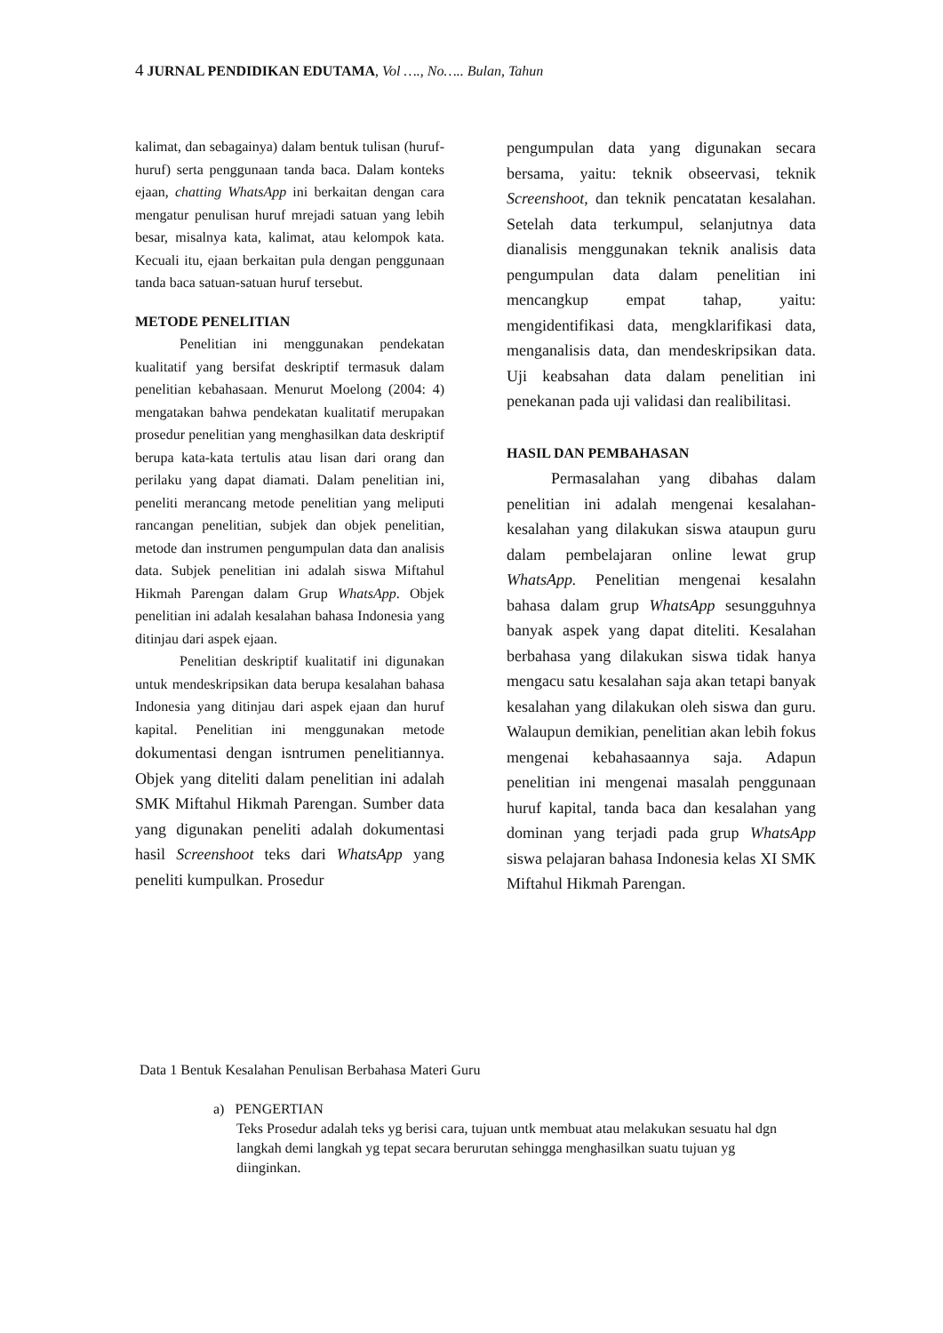4 JURNAL PENDIDIKAN EDUTAMA, Vol …., No….. Bulan, Tahun
kalimat, dan sebagainya) dalam bentuk tulisan (huruf-huruf) serta penggunaan tanda baca. Dalam konteks ejaan, chatting WhatsApp ini berkaitan dengan cara mengatur penulisan huruf mrejadi satuan yang lebih besar, misalnya kata, kalimat, atau kelompok kata. Kecuali itu, ejaan berkaitan pula dengan penggunaan tanda baca satuan-satuan huruf tersebut.
METODE PENELITIAN
Penelitian ini menggunakan pendekatan kualitatif yang bersifat deskriptif termasuk dalam penelitian kebahasaan. Menurut Moelong (2004: 4) mengatakan bahwa pendekatan kualitatif merupakan prosedur penelitian yang menghasilkan data deskriptif berupa kata-kata tertulis atau lisan dari orang dan perilaku yang dapat diamati. Dalam penelitian ini, peneliti merancang metode penelitian yang meliputi rancangan penelitian, subjek dan objek penelitian, metode dan instrumen pengumpulan data dan analisis data. Subjek penelitian ini adalah siswa Miftahul Hikmah Parengan dalam Grup WhatsApp. Objek penelitian ini adalah kesalahan bahasa Indonesia yang ditinjau dari aspek ejaan.
Penelitian deskriptif kualitatif ini digunakan untuk mendeskripsikan data berupa kesalahan bahasa Indonesia yang ditinjau dari aspek ejaan dan huruf kapital. Penelitian ini menggunakan metode dokumentasi dengan isntrumen penelitiannya. Objek yang diteliti dalam penelitian ini adalah SMK Miftahul Hikmah Parengan. Sumber data yang digunakan peneliti adalah dokumentasi hasil Screenshoot teks dari WhatsApp yang peneliti kumpulkan. Prosedur
pengumpulan data yang digunakan secara bersama, yaitu: teknik obseervasi, teknik Screenshoot, dan teknik pencatatan kesalahan. Setelah data terkumpul, selanjutnya data dianalisis menggunakan teknik analisis data pengumpulan data dalam penelitian ini mencangkup empat tahap, yaitu: mengidentifikasi data, mengklarifikasi data, menganalisis data, dan mendeskripsikan data. Uji keabsahan data dalam penelitian ini penekanan pada uji validasi dan realibilitasi.
HASIL DAN PEMBAHASAN
Permasalahan yang dibahas dalam penelitian ini adalah mengenai kesalahan-kesalahan yang dilakukan siswa ataupun guru dalam pembelajaran online lewat grup WhatsApp. Penelitian mengenai kesalahn bahasa dalam grup WhatsApp sesungguhnya banyak aspek yang dapat diteliti. Kesalahan berbahasa yang dilakukan siswa tidak hanya mengacu satu kesalahan saja akan tetapi banyak kesalahan yang dilakukan oleh siswa dan guru. Walaupun demikian, penelitian akan lebih fokus mengenai kebahasaannya saja. Adapun penelitian ini mengenai masalah penggunaan huruf kapital, tanda baca dan kesalahan yang dominan yang terjadi pada grup WhatsApp siswa pelajaran bahasa Indonesia kelas XI SMK Miftahul Hikmah Parengan.
Data 1 Bentuk Kesalahan Penulisan Berbahasa Materi Guru
a) PENGERTIAN
Teks Prosedur adalah teks yg berisi cara, tujuan untk membuat atau melakukan sesuatu hal dgn langkah demi langkah yg tepat secara berurutan sehingga menghasilkan suatu tujuan yg diinginkan.